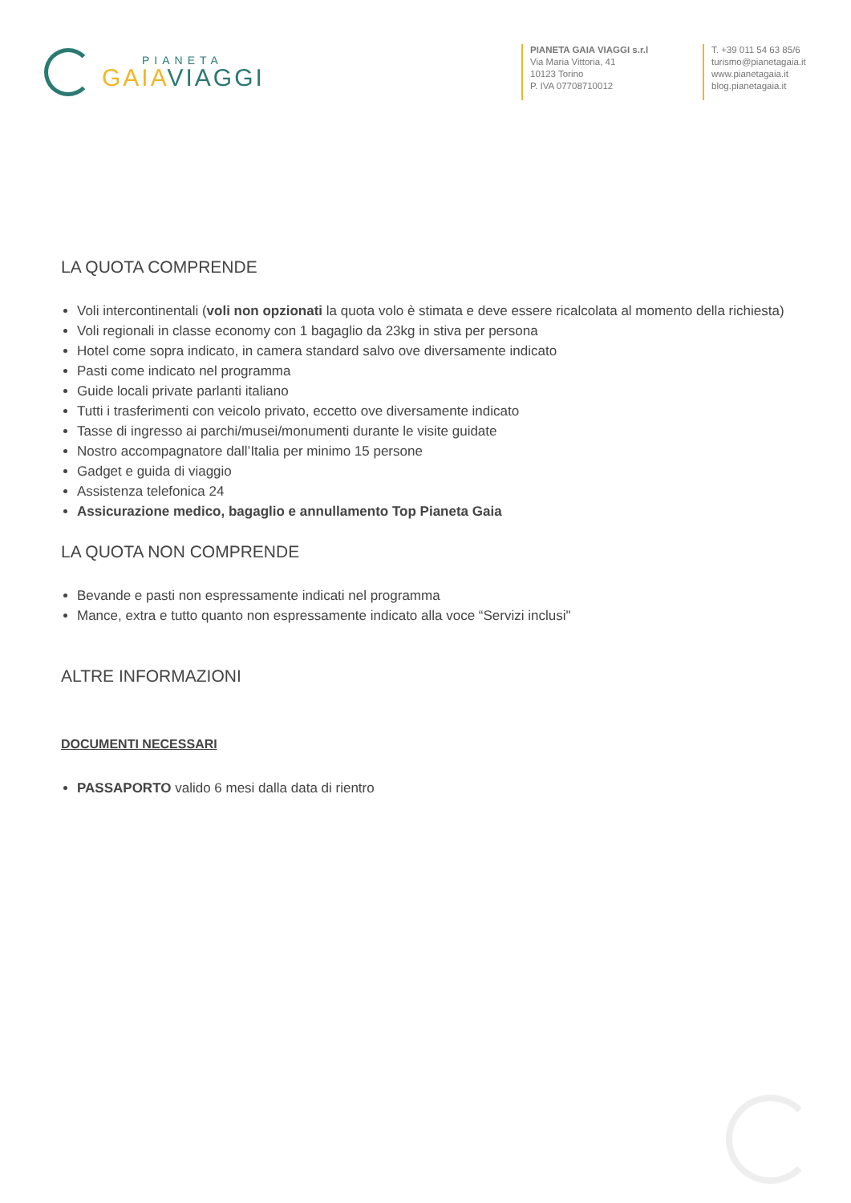PIANETA
GAIA VIAGGI
PIANETA GAIA VIAGGI s.r.l
Via Maria Vittoria, 41
10123 Torino
P. IVA 07708710012
T. +39 011 54 63 85/6
turismo@pianetagaia.it
www.pianetagaia.it
blog.pianetagaia.it
LA QUOTA COMPRENDE
Voli intercontinentali (voli non opzionati la quota volo è stimata e deve essere ricalcolata al momento della richiesta)
Voli regionali in classe economy con 1 bagaglio da 23kg in stiva per persona
Hotel come sopra indicato, in camera standard salvo ove diversamente indicato
Pasti come indicato nel programma
Guide locali private parlanti italiano
Tutti i trasferimenti con veicolo privato, eccetto ove diversamente indicato
Tasse di ingresso ai parchi/musei/monumenti durante le visite guidate
Nostro accompagnatore dall’Italia per minimo 15 persone
Gadget e guida di viaggio
Assistenza telefonica 24
Assicurazione medico, bagaglio e annullamento Top Pianeta Gaia
LA QUOTA NON COMPRENDE
Bevande e pasti non espressamente indicati nel programma
Mance, extra e tutto quanto non espressamente indicato alla voce “Servizi inclusi"
ALTRE INFORMAZIONI
DOCUMENTI NECESSARI
PASSAPORTO valido 6 mesi dalla data di rientro